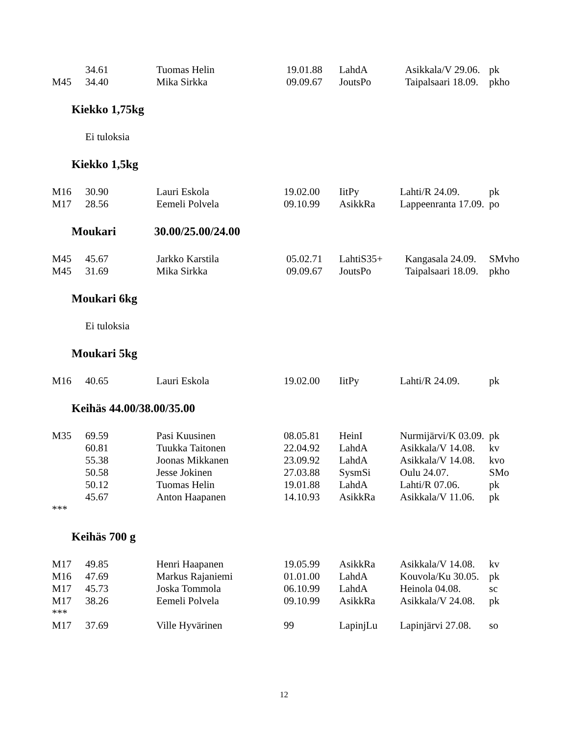| | 34.61 | Tuomas Helin | 19.01.88 | LahdA | Asikkala/V 29.06. | pk |
| M45 | 34.40 | Mika Sirkka | 09.09.67 | JoutsPo | Taipalsaari 18.09. | pkho |
Kiekko 1,75kg
Ei tuloksia
Kiekko 1,5kg
| M16 | 30.90 | Lauri Eskola | 19.02.00 | IitPy | Lahti/R 24.09. | pk |
| M17 | 28.56 | Eemeli Polvela | 09.10.99 | AsikkRa | Lappeenranta 17.09. | po |
Moukari 30.00/25.00/24.00
| M45 | 45.67 | Jarkko Karstila | 05.02.71 | LahtiS35+ | Kangasala 24.09. | SMvho |
| M45 | 31.69 | Mika Sirkka | 09.09.67 | JoutsPo | Taipalsaari 18.09. | pkho |
Moukari 6kg
Ei tuloksia
Moukari 5kg
| M16 | 40.65 | Lauri Eskola | 19.02.00 | IitPy | Lahti/R 24.09. | pk |
Keihäs 44.00/38.00/35.00
| M35 | 69.59 | Pasi Kuusinen | 08.05.81 | HeinI | Nurmijärvi/K 03.09. | pk |
| | 60.81 | Tuukka Taitonen | 22.04.92 | LahdA | Asikkala/V 14.08. | kv |
| | 55.38 | Joonas Mikkanen | 23.09.92 | LahdA | Asikkala/V 14.08. | kvo |
| | 50.58 | Jesse Jokinen | 27.03.88 | SysmSi | Oulu 24.07. | SMo |
| | 50.12 | Tuomas Helin | 19.01.88 | LahdA | Lahti/R 07.06. | pk |
| | 45.67 | Anton Haapanen | 14.10.93 | AsikkRa | Asikkala/V 11.06. | pk |
| *** | | | | | | |
Keihäs 700 g
| M17 | 49.85 | Henri Haapanen | 19.05.99 | AsikkRa | Asikkala/V 14.08. | kv |
| M16 | 47.69 | Markus Rajaniemi | 01.01.00 | LahdA | Kouvola/Ku 30.05. | pk |
| M17 | 45.73 | Joska Tommola | 06.10.99 | LahdA | Heinola 04.08. | sc |
| M17 | 38.26 | Eemeli Polvela | 09.10.99 | AsikkRa | Asikkala/V 24.08. | pk |
| *** | | | | | | |
| M17 | 37.69 | Ville Hyvärinen | 99 | LapinjLu | Lapinjärvi 27.08. | so |
12